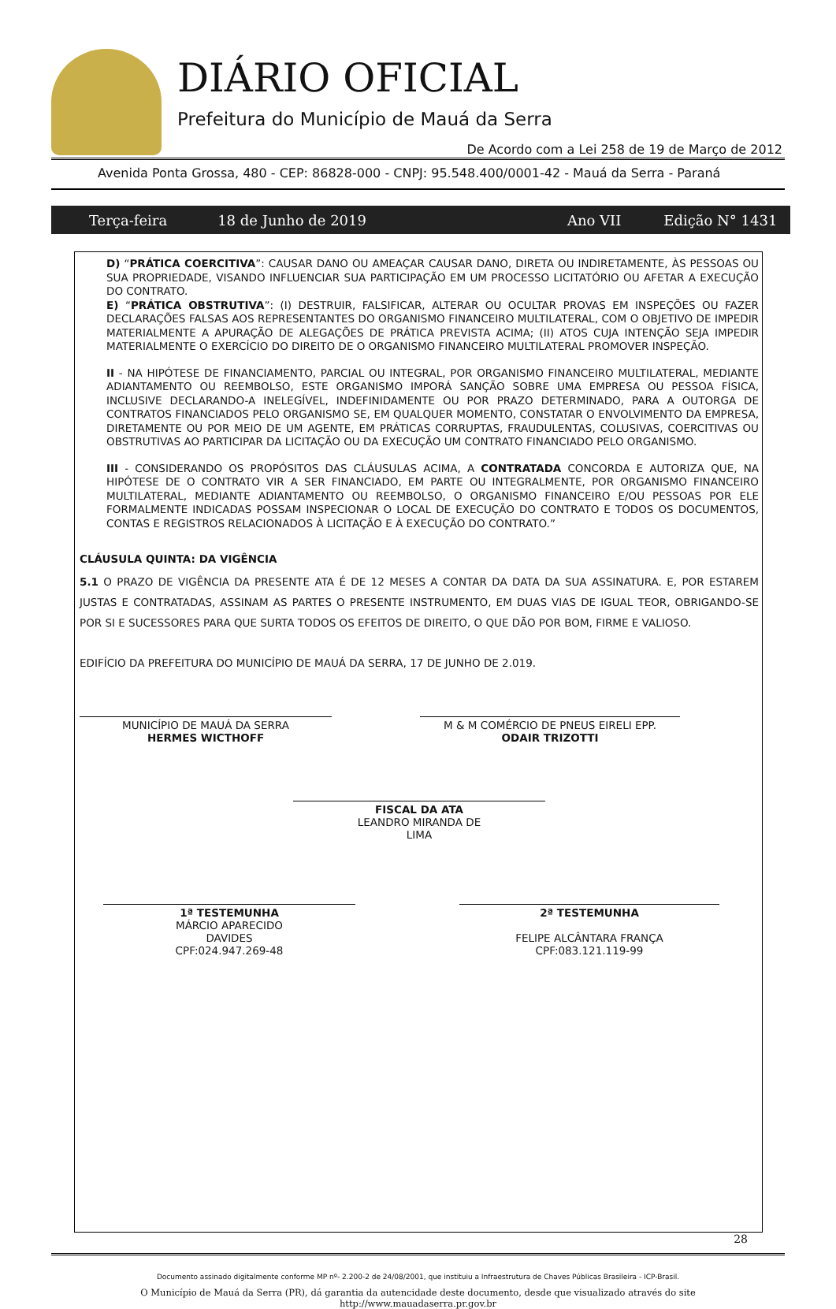DIÁRIO OFICIAL
Prefeitura do Município de Mauá da Serra
De Acordo com a Lei 258 de 19 de Março de 2012
Avenida Ponta Grossa, 480 - CEP: 86828-000 - CNPJ: 95.548.400/0001-42 - Mauá da Serra - Paraná
Terça-feira 18 de Junho de 2019 Ano VII Edição N° 1431
D) “PRÁTICA COERCITIVA”: CAUSAR DANO OU AMEAÇAR CAUSAR DANO, DIRETA OU INDIRETAMENTE, ÀS PESSOAS OU SUA PROPRIEDADE, VISANDO INFLUENCIAR SUA PARTICIPAÇÃO EM UM PROCESSO LICITATÓRIO OU AFETAR A EXECUÇÃO DO CONTRATO.
E) “PRÁTICA OBSTRUTIVA”: (I) DESTRUIR, FALSIFICAR, ALTERAR OU OCULTAR PROVAS EM INSPEÇÕES OU FAZER DECLARAÇÕES FALSAS AOS REPRESENTANTES DO ORGANISMO FINANCEIRO MULTILATERAL, COM O OBJETIVO DE IMPEDIR MATERIALMENTE A APURAÇÃO DE ALEGAÇÕES DE PRÁTICA PREVISTA ACIMA; (II) ATOS CUJA INTENÇÃO SEJA IMPEDIR MATERIALMENTE O EXERCÍCIO DO DIREITO DE O ORGANISMO FINANCEIRO MULTILATERAL PROMOVER INSPEÇÃO.
II - NA HIPÓTESE DE FINANCIAMENTO, PARCIAL OU INTEGRAL, POR ORGANISMO FINANCEIRO MULTILATERAL, MEDIANTE ADIANTAMENTO OU REEMBOLSO, ESTE ORGANISMO IMPORÁ SANÇÃO SOBRE UMA EMPRESA OU PESSOA FÍSICA, INCLUSIVE DECLARANDO-A INELEGÍVEL, INDEFINIDAMENTE OU POR PRAZO DETERMINADO, PARA A OUTORGA DE CONTRATOS FINANCIADOS PELO ORGANISMO SE, EM QUALQUER MOMENTO, CONSTATAR O ENVOLVIMENTO DA EMPRESA, DIRETAMENTE OU POR MEIO DE UM AGENTE, EM PRÁTICAS CORRUPTAS, FRAUDULENTAS, COLUSIVAS, COERCITIVAS OU OBSTRUTIVAS AO PARTICIPAR DA LICITAÇÃO OU DA EXECUÇÃO UM CONTRATO FINANCIADO PELO ORGANISMO.
III - CONSIDERANDO OS PROPÓSITOS DAS CLÁUSULAS ACIMA, A CONTRATADA CONCORDA E AUTORIZA QUE, NA HIPÓTESE DE O CONTRATO VIR A SER FINANCIADO, EM PARTE OU INTEGRALMENTE, POR ORGANISMO FINANCEIRO MULTILATERAL, MEDIANTE ADIANTAMENTO OU REEMBOLSO, O ORGANISMO FINANCEIRO E/OU PESSOAS POR ELE FORMALMENTE INDICADAS POSSAM INSPECIONAR O LOCAL DE EXECUÇÃO DO CONTRATO E TODOS OS DOCUMENTOS, CONTAS E REGISTROS RELACIONADOS À LICITAÇÃO E À EXECUÇÃO DO CONTRATO.”
CLÁUSULA QUINTA: DA VIGÊNCIA
5.1 O PRAZO DE VIGÊNCIA DA PRESENTE ATA É DE 12 MESES A CONTAR DA DATA DA SUA ASSINATURA. E, POR ESTAREM JUSTAS E CONTRATADAS, ASSINAM AS PARTES O PRESENTE INSTRUMENTO, EM DUAS VIAS DE IGUAL TEOR, OBRIGANDO-SE POR SI E SUCESSORES PARA QUE SURTA TODOS OS EFEITOS DE DIREITO, O QUE DÃO POR BOM, FIRME E VALIOSO.
EDIFÍCIO DA PREFEITURA DO MUNICÍPIO DE MAUÁ DA SERRA, 17 DE JUNHO DE 2.019.
MUNICÍPIO DE MAUÁ DA SERRA
HERMES WICTHOFF
M & M COMÉRCIO DE PNEUS EIRELI EPP.
ODAIR TRIZOTTI
FISCAL DA ATA
LEANDRO MIRANDA DE
LIMA
1ª TESTEMUNHA
MÁRCIO APARECIDO
DAVIDES
CPF:024.947.269-48
2ª TESTEMUNHA
FELIPE ALCÂNTARA FRANÇA
CPF:083.121.119-99
28
Documento assinado digitalmente conforme MP nº- 2.200-2 de 24/08/2001, que instituiu a Infraestrutura de Chaves Públicas Brasileira - ICP-Brasil.
O Município de Mauá da Serra (PR), dá garantia da autencidade deste documento, desde que visualizado através do site
http://www.mauadaserra.pr.gov.br